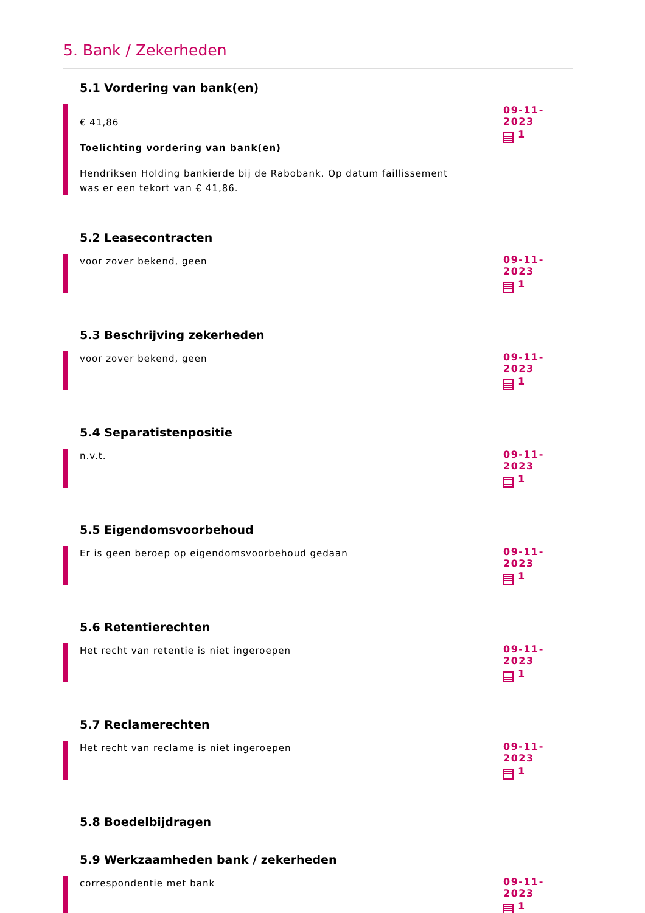5. Bank / Zekerheden
5.1 Vordering van bank(en)
€ 41,86
Toelichting vordering van bank(en)
Hendriksen Holding bankierde bij de Rabobank. Op datum faillissement was er een tekort van € 41,86.
09-11-2023
1
5.2 Leasecontracten
voor zover bekend, geen
09-11-2023
1
5.3 Beschrijving zekerheden
voor zover bekend, geen
09-11-2023
1
5.4 Separatistenpositie
n.v.t.
09-11-2023
1
5.5 Eigendomsvoorbehoud
Er is geen beroep op eigendomsvoorbehoud gedaan
09-11-2023
1
5.6 Retentierechten
Het recht van retentie is niet ingeroepen
09-11-2023
1
5.7 Reclamerechten
Het recht van reclame is niet ingeroepen
09-11-2023
1
5.8 Boedelbijdragen
5.9 Werkzaamheden bank / zekerheden
correspondentie met bank
09-11-2023
1